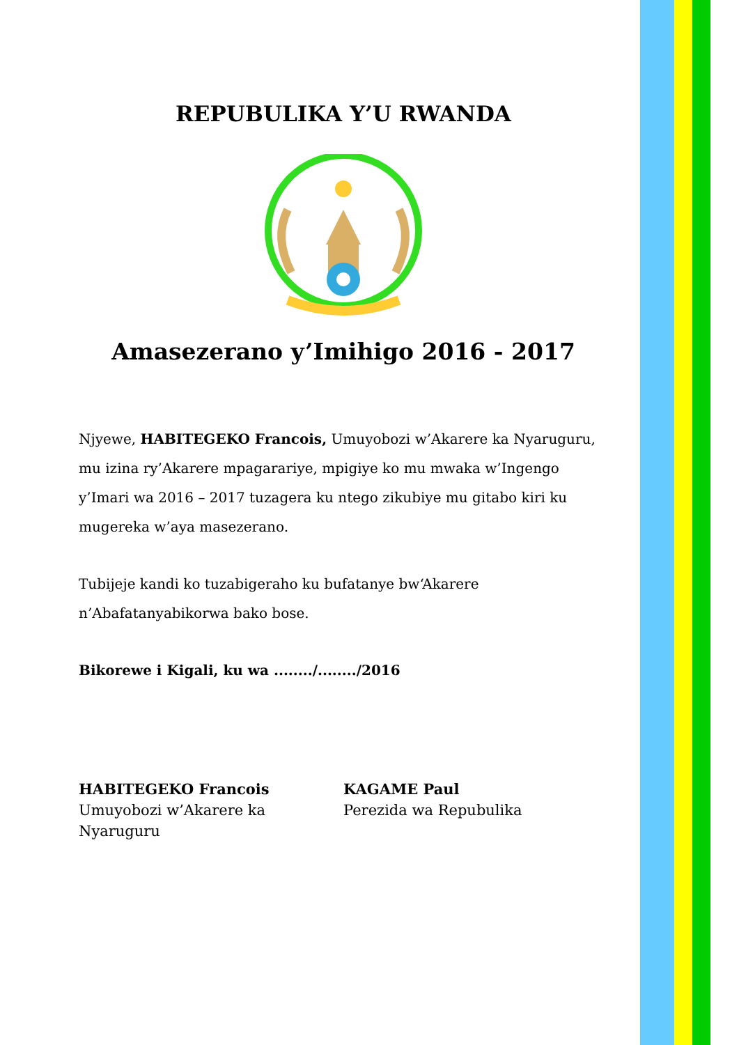REPUBULIKA Y’U RWANDA
Amasezerano y’Imihigo 2016 - 2017
Njyewe, HABITEGEKO Francois, Umuyobozi w’Akarere ka Nyaruguru, mu izina ry’Akarere mpagarariye, mpigiye ko mu mwaka w’Ingengo y’Imari wa 2016 – 2017 tuzagera ku ntego zikubiye mu gitabo kiri ku mugereka w’aya masezerano.
Tubijeje kandi ko tuzabigeraho ku bufatanye bw‘Akarere n’Abafatanyabikorwa bako bose.
Bikorewe i Kigali, ku wa ......../......../2016
HABITEGEKO Francois
Umuyobozi w’Akarere ka Nyaruguru
KAGAME Paul
Perezida wa Repubulika